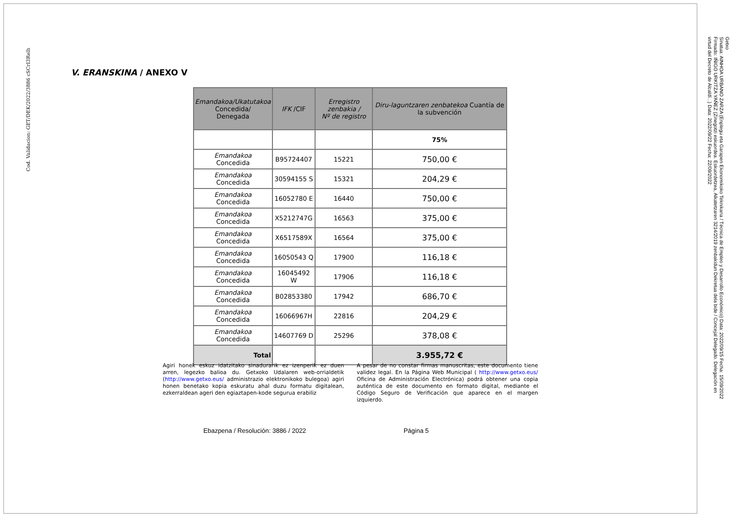Cod. Validacion: GET/DEK/2022/3886 cSCrI3Relh
Getxo
Sinatua: AINHOA URBANO ZARZA (Enplegu eta Garapen Ekonomikoko Teknikaria / Técnica de Empleo y Desarrollo Económico) Data: 2022/09/15 Fecha: 15/09/2022
Firmado: IÑIGO URKITZA YAÑEZ (Zinegotzi eskuordea. Eskuordetzea, Alkatetzaren 3214/2019 zenbakidun Dekretua dela bide / Concejal Delegado. Delegación en
virtud del Decreto de Alcaldí...) Data: 2022/09/22 Fecha: 22/09/2022
V. ERANSKINA / ANEXO V
| Emandakoa/Ukatutakoa Concedida/ Denegada | IFK /CIF | Erregistro zenbakia / Nº de registro | Diru-laguntzaren zenbatekoa Cuantía de la subvención |
| --- | --- | --- | --- |
| | | | 75% |
| Emandakoa Concedida | B95724407 | 15221 | 750,00 € |
| Emandakoa Concedida | 30594155 S | 15321 | 204,29 € |
| Emandakoa Concedida | 16052780 E | 16440 | 750,00 € |
| Emandakoa Concedida | X5212747G | 16563 | 375,00 € |
| Emandakoa Concedida | X6517589X | 16564 | 375,00 € |
| Emandakoa Concedida | 16050543 Q | 17900 | 116,18 € |
| Emandakoa Concedida | 16045492 W | 17906 | 116,18 € |
| Emandakoa Concedida | B02853380 | 17942 | 686,70 € |
| Emandakoa Concedida | 16066967H | 22816 | 204,29 € |
| Emandakoa Concedida | 14607769 D | 25296 | 378,08 € |
| Total | | | 3.955,72 € |
Agiri honek eskuz idatzitako sinadurarik ez izenperik ez duen arren, legezko balioa du. Getxoko Udalaren web-orrialdetik (http://www.getxo.eus/ administrazio elektronikoko bulegoa) agiri honen benetako kopia eskuratu ahal duzu formatu digitalean, ezkerraldean ageri den egiaztapen-kode segurua erabiliz
A pesar de no constar firmas manuscritas, este documento tiene validez legal. En la Página Web Municipal ( http://www.getxo.eus/ Oficina de Administración Electrónica) podrá obtener una copia auténtica de este documento en formato digital, mediante el Código Seguro de Verificación que aparece en el margen izquierdo.
Ebazpena / Resolución: 3886 / 2022 Página 5